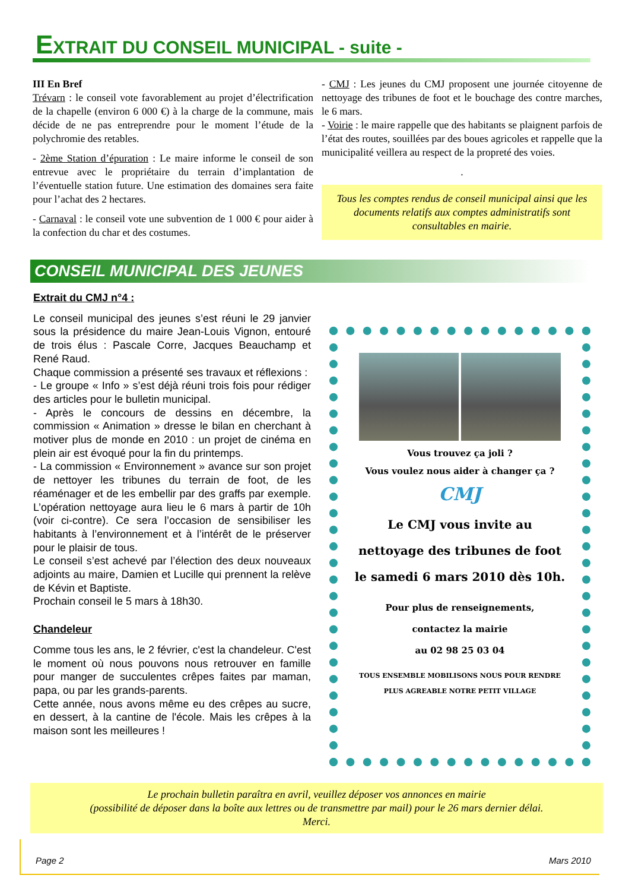EXTRAIT DU CONSEIL MUNICIPAL - suite -
III En Bref
Trévarn : le conseil vote favorablement au projet d’électrification de la chapelle (environ 6 000 €) à la charge de la commune, mais décide de ne pas entreprendre pour le moment l’étude de la polychromie des retables.
- 2ème Station d’épuration : Le maire informe le conseil de son entrevue avec le propriétaire du terrain d’implantation de l’éventuelle station future. Une estimation des domaines sera faite pour l’achat des 2 hectares.
- Carnaval : le conseil vote une subvention de 1 000 € pour aider à la confection du char et des costumes.
- CMJ : Les jeunes du CMJ proposent une journée citoyenne de nettoyage des tribunes de foot et le bouchage des contre marches, le 6 mars.
- Voirie : le maire rappelle que des habitants se plaignent parfois de l’état des routes, souillées par des boues agricoles et rappelle que la municipalité veillera au respect de la propreté des voies.
.
Tous les comptes rendus de conseil municipal ainsi que les documents relatifs aux comptes administratifs sont consultables en mairie.
CONSEIL MUNICIPAL DES JEUNES
Extrait du CMJ n°4 :
Le conseil municipal des jeunes s’est réuni le 29 janvier sous la présidence du maire Jean-Louis Vignon, entouré de trois élus : Pascale Corre, Jacques Beauchamp et René Raud.
Chaque commission a présenté ses travaux et réflexions :
- Le groupe « Info » s’est déjà réuni trois fois pour rédiger des articles pour le bulletin municipal.
- Après le concours de dessins en décembre, la commission « Animation » dresse le bilan en cherchant à motiver plus de monde en 2010 : un projet de cinéma en plein air est évoqué pour la fin du printemps.
- La commission « Environnement » avance sur son projet de nettoyer les tribunes du terrain de foot, de les réaménager et de les embellir par des graffs par exemple. L’opération nettoyage aura lieu le 6 mars à partir de 10h (voir ci-contre). Ce sera l’occasion de sensibiliser les habitants à l’environnement et à l’intérêt de le préserver pour le plaisir de tous.
Le conseil s’est achevé par l’élection des deux nouveaux adjoints au maire, Damien et Lucille qui prennent la relève de Kévin et Baptiste.
Prochain conseil le 5 mars à 18h30.
Chandeleur
Comme tous les ans, le 2 février, c'est la chandeleur. C'est le moment où nous pouvons nous retrouver en famille pour manger de succulentes crêpes faites par maman, papa, ou par les grands-parents.
Cette année, nous avons même eu des crêpes au sucre, en dessert, à la cantine de l'école. Mais les crêpes à la maison sont les meilleures !
Vous trouvez ça joli ?
Vous voulez nous aider à changer ça ?
CMJ
Le CMJ vous invite au
nettoyage des tribunes de foot
le samedi 6 mars 2010 dès 10h.
Pour plus de renseignements,
contactez la mairie
au 02 98 25 03 04
TOUS ENSEMBLE MOBILISONS NOUS POUR RENDRE
PLUS AGREABLE NOTRE PETIT VILLAGE
Le prochain bulletin paraîtra en avril, veuillez déposer vos annonces en mairie
(possibilité de déposer dans la boîte aux lettres ou de transmettre par mail) pour le 26 mars dernier délai.
Merci.
Page 2 Mars 2010